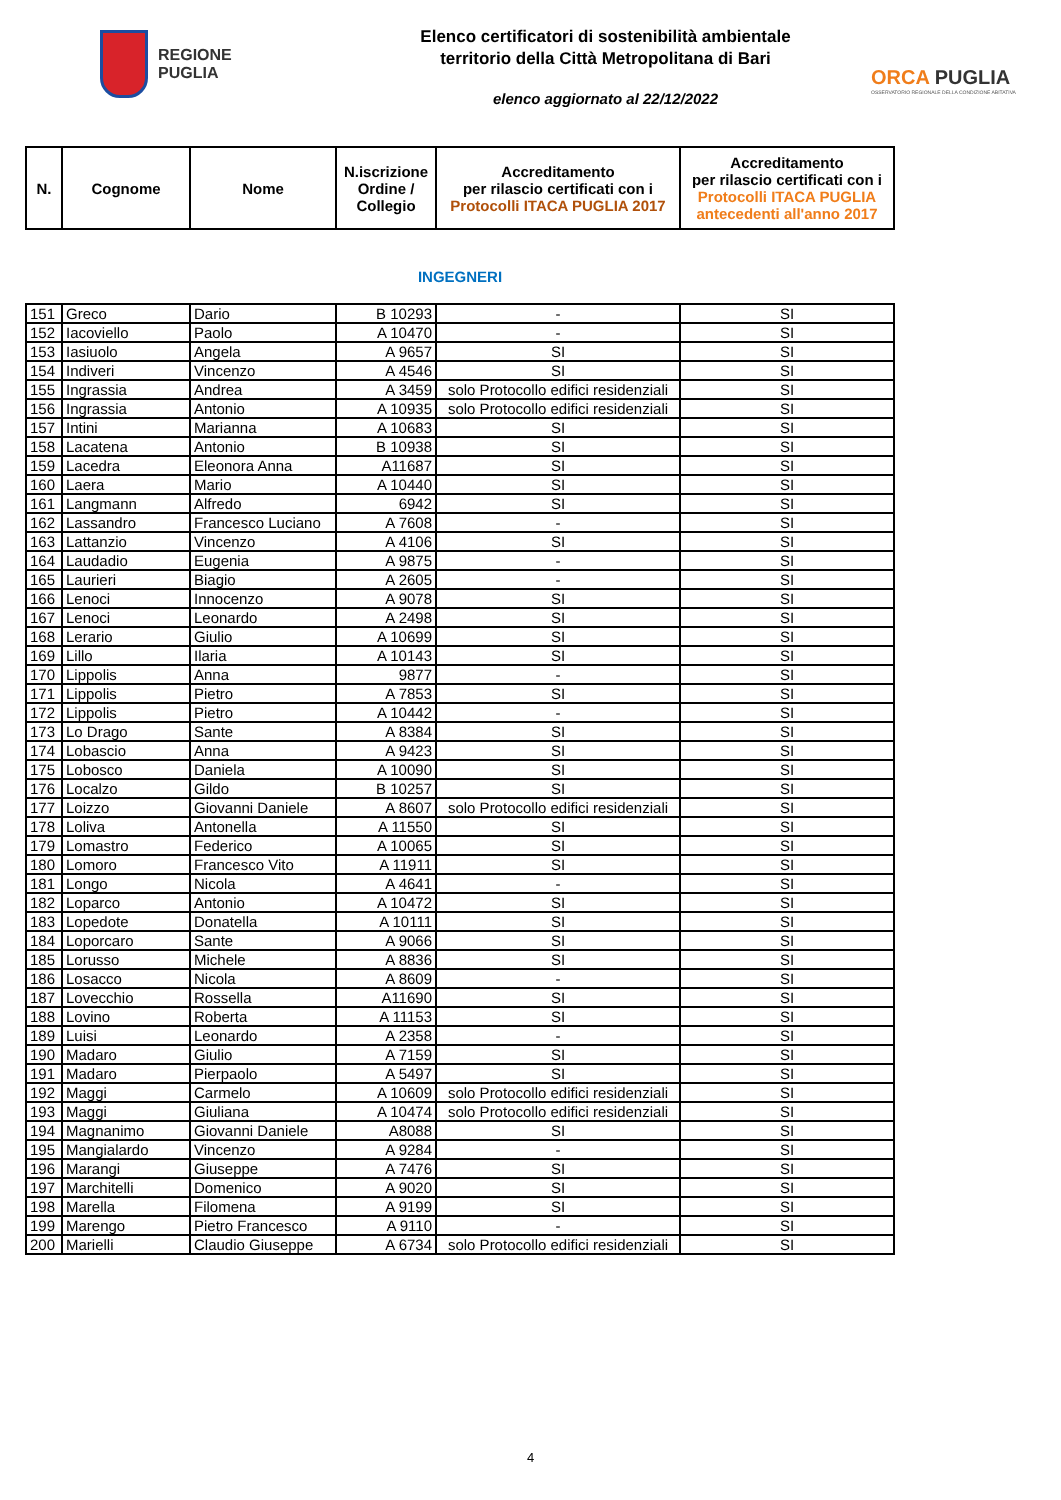REGIONE
PUGLIA
Elenco certificatori di sostenibilità ambientale
territorio della Città Metropolitana di Bari
elenco aggiornato al 22/12/2022
ORCA PUGLIA
OSSERVATORIO REGIONALE DELLA CONDIZIONE ABITATIVA
| N. | Cognome | Nome | N.iscrizione Ordine / Collegio | Accreditamento per rilascio certificati con i Protocolli ITACA PUGLIA 2017 | Accreditamento per rilascio certificati con i Protocolli ITACA PUGLIA antecedenti all'anno 2017 |
| --- | --- | --- | --- | --- | --- |
INGEGNERI
| 151 | Greco | Dario | B 10293 | - | SI |
| 152 | Iacoviello | Paolo | A 10470 | - | SI |
| 153 | Iasiuolo | Angela | A 9657 | SI | SI |
| 154 | Indiveri | Vincenzo | A 4546 | SI | SI |
| 155 | Ingrassia | Andrea | A 3459 | solo Protocollo edifici residenziali | SI |
| 156 | Ingrassia | Antonio | A 10935 | solo Protocollo edifici residenziali | SI |
| 157 | Intini | Marianna | A 10683 | SI | SI |
| 158 | Lacatena | Antonio | B 10938 | SI | SI |
| 159 | Lacedra | Eleonora Anna | A11687 | SI | SI |
| 160 | Laera | Mario | A 10440 | SI | SI |
| 161 | Langmann | Alfredo | 6942 | SI | SI |
| 162 | Lassandro | Francesco Luciano | A 7608 | - | SI |
| 163 | Lattanzio | Vincenzo | A 4106 | SI | SI |
| 164 | Laudadio | Eugenia | A 9875 | - | SI |
| 165 | Laurieri | Biagio | A 2605 | - | SI |
| 166 | Lenoci | Innocenzo | A 9078 | SI | SI |
| 167 | Lenoci | Leonardo | A 2498 | SI | SI |
| 168 | Lerario | Giulio | A 10699 | SI | SI |
| 169 | Lillo | Ilaria | A 10143 | SI | SI |
| 170 | Lippolis | Anna | 9877 | - | SI |
| 171 | Lippolis | Pietro | A 7853 | SI | SI |
| 172 | Lippolis | Pietro | A 10442 | - | SI |
| 173 | Lo Drago | Sante | A 8384 | SI | SI |
| 174 | Lobascio | Anna | A 9423 | SI | SI |
| 175 | Lobosco | Daniela | A 10090 | SI | SI |
| 176 | Localzo | Gildo | B 10257 | SI | SI |
| 177 | Loizzo | Giovanni Daniele | A 8607 | solo Protocollo edifici residenziali | SI |
| 178 | Loliva | Antonella | A 11550 | SI | SI |
| 179 | Lomastro | Federico | A 10065 | SI | SI |
| 180 | Lomoro | Francesco Vito | A 11911 | SI | SI |
| 181 | Longo | Nicola | A 4641 | - | SI |
| 182 | Loparco | Antonio | A 10472 | SI | SI |
| 183 | Lopedote | Donatella | A 10111 | SI | SI |
| 184 | Loporcaro | Sante | A 9066 | SI | SI |
| 185 | Lorusso | Michele | A 8836 | SI | SI |
| 186 | Losacco | Nicola | A 8609 | - | SI |
| 187 | Lovecchio | Rossella | A11690 | SI | SI |
| 188 | Lovino | Roberta | A 11153 | SI | SI |
| 189 | Luisi | Leonardo | A 2358 | - | SI |
| 190 | Madaro | Giulio | A 7159 | SI | SI |
| 191 | Madaro | Pierpaolo | A 5497 | SI | SI |
| 192 | Maggi | Carmelo | A 10609 | solo Protocollo edifici residenziali | SI |
| 193 | Maggi | Giuliana | A 10474 | solo Protocollo edifici residenziali | SI |
| 194 | Magnanimo | Giovanni Daniele | A8088 | SI | SI |
| 195 | Mangialardo | Vincenzo | A 9284 | - | SI |
| 196 | Marangi | Giuseppe | A 7476 | SI | SI |
| 197 | Marchitelli | Domenico | A 9020 | SI | SI |
| 198 | Marella | Filomena | A 9199 | SI | SI |
| 199 | Marengo | Pietro Francesco | A 9110 | - | SI |
| 200 | Marielli | Claudio Giuseppe | A 6734 | solo Protocollo edifici residenziali | SI |
4